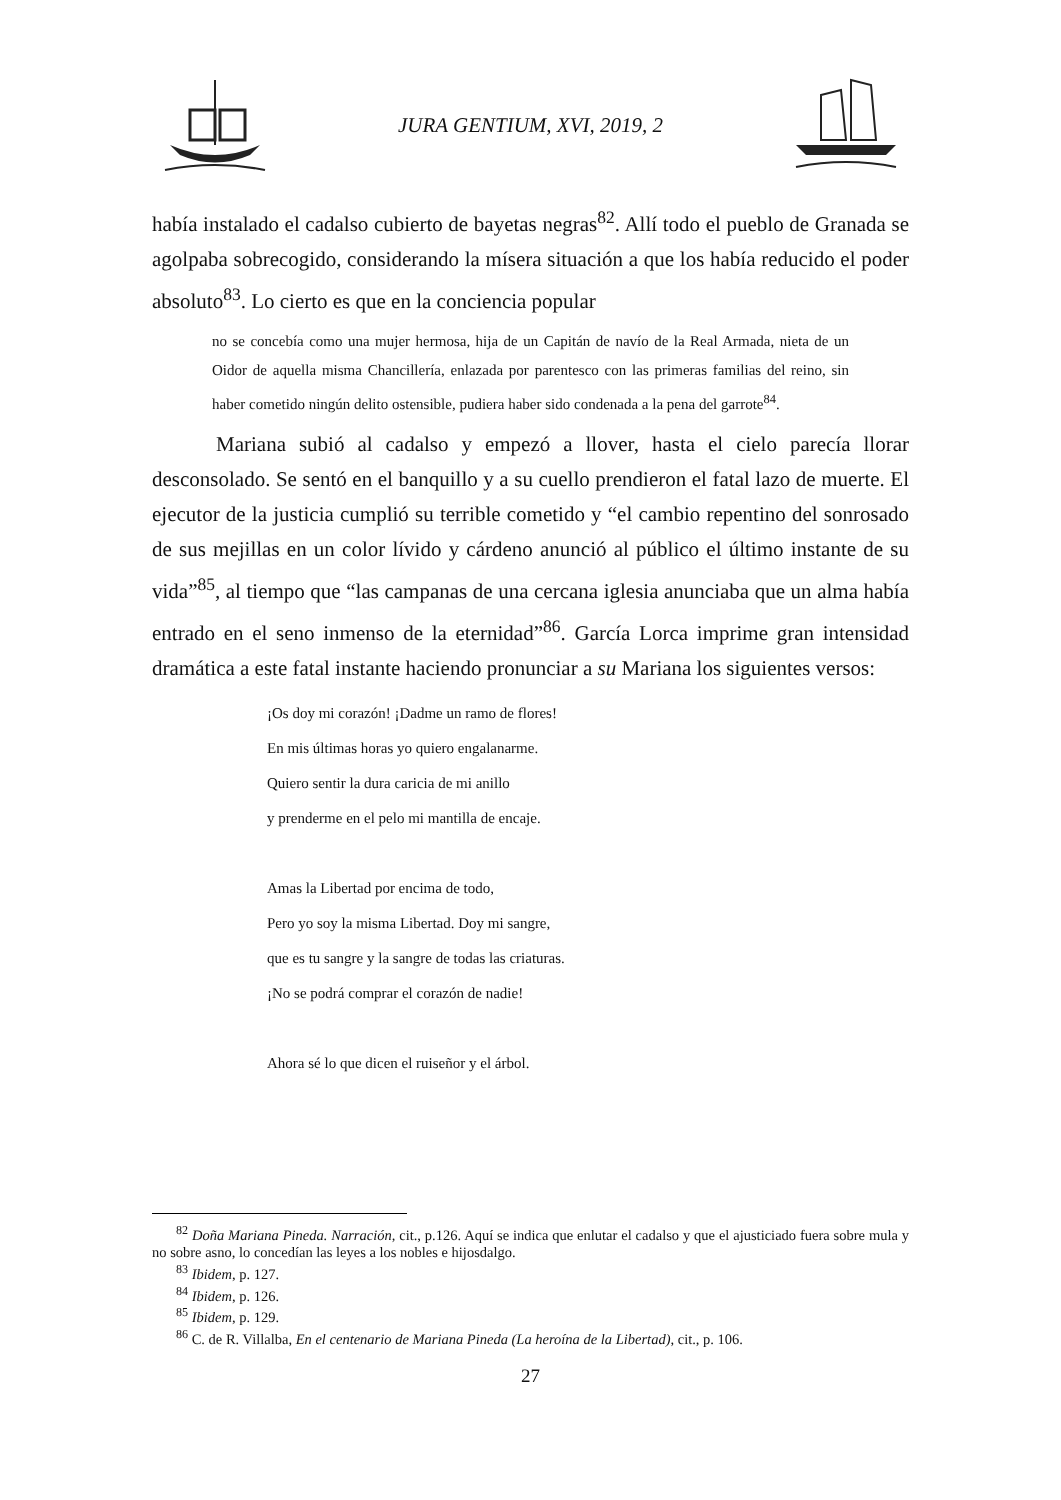JURA GENTIUM, XVI, 2019, 2
había instalado el cadalso cubierto de bayetas negras<sup>82</sup>. Allí todo el pueblo de Granada se agolpaba sobrecogido, considerando la mísera situación a que los había reducido el poder absoluto<sup>83</sup>. Lo cierto es que en la conciencia popular
no se concebía como una mujer hermosa, hija de un Capitán de navío de la Real Armada, nieta de un Oidor de aquella misma Chancillería, enlazada por parentesco con las primeras familias del reino, sin haber cometido ningún delito ostensible, pudiera haber sido condenada a la pena del garrote<sup>84</sup>.
Mariana subió al cadalso y empezó a llover, hasta el cielo parecía llorar desconsolado. Se sentó en el banquillo y a su cuello prendieron el fatal lazo de muerte. El ejecutor de la justicia cumplió su terrible cometido y “el cambio repentino del sonrosado de sus mejillas en un color lívido y cárdeno anunció al público el último instante de su vida”<sup>85</sup>, al tiempo que “las campanas de una cercana iglesia anunciaba que un alma había entrado en el seno inmenso de la eternidad”<sup>86</sup>. García Lorca imprime gran intensidad dramática a este fatal instante haciendo pronunciar a su Mariana los siguientes versos:
¡Os doy mi corazón! ¡Dadme un ramo de flores!
En mis últimas horas yo quiero engalanarme.
Quiero sentir la dura caricia de mi anillo
y prenderme en el pelo mi mantilla de encaje.
Amas la Libertad por encima de todo,
Pero yo soy la misma Libertad. Doy mi sangre,
que es tu sangre y la sangre de todas las criaturas.
¡No se podrá comprar el corazón de nadie!
Ahora sé lo que dicen el ruiseñor y el árbol.
<sup>82</sup> Doña Mariana Pineda. Narración, cit., p.126. Aquí se indica que enlutar el cadalso y que el ajusticiado fuera sobre mula y no sobre asno, lo concedían las leyes a los nobles e hijosdalgo.
<sup>83</sup> Ibidem, p. 127.
<sup>84</sup> Ibidem, p. 126.
<sup>85</sup> Ibidem, p. 129.
<sup>86</sup> C. de R. Villalba, En el centenario de Mariana Pineda (La heroína de la Libertad), cit., p. 106.
27